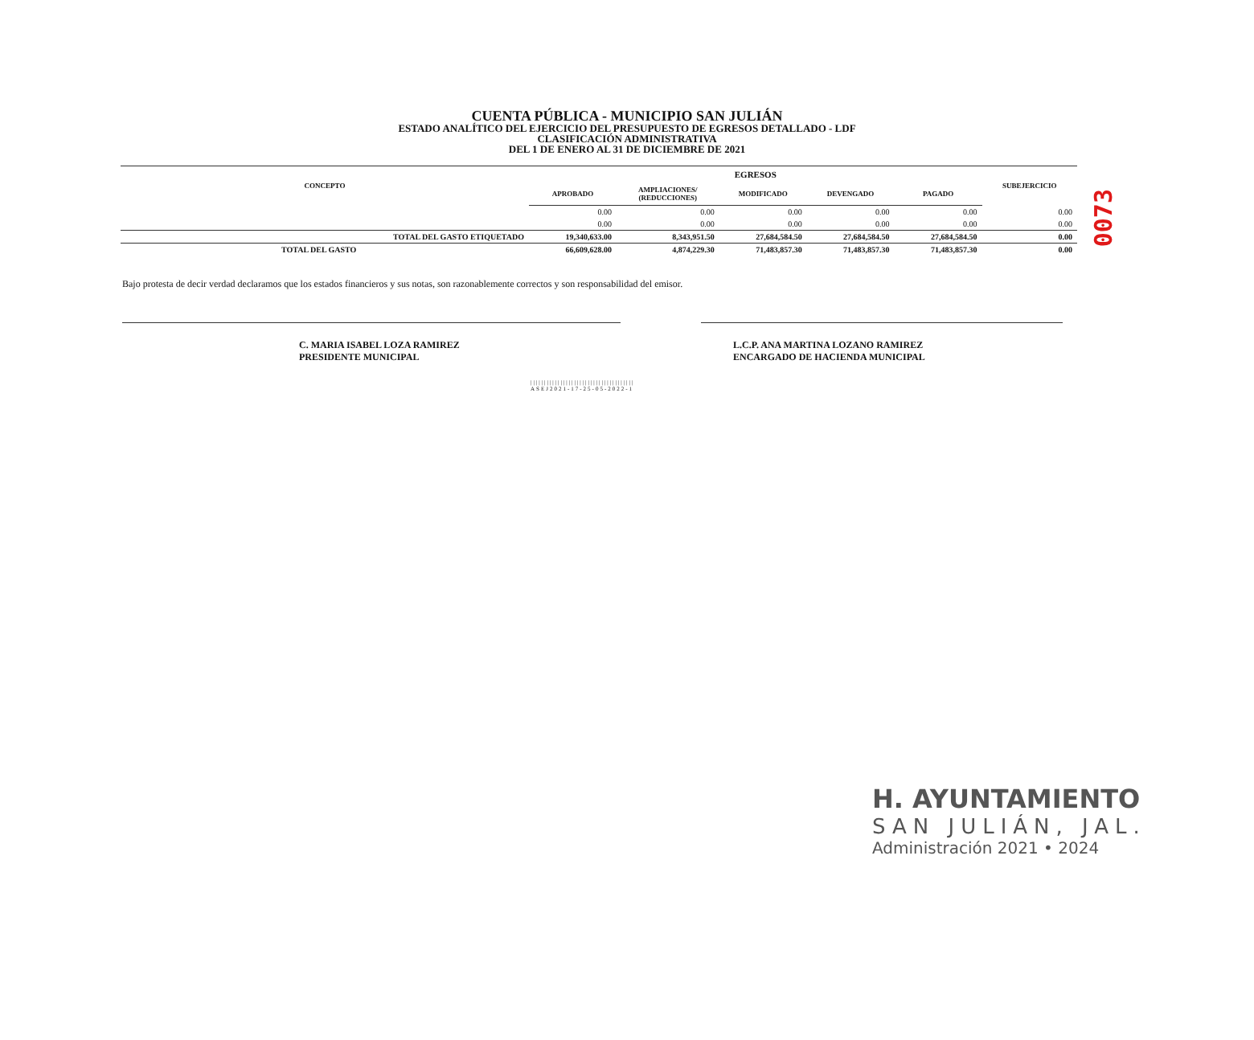0073
CUENTA PÚBLICA - MUNICIPIO SAN JULIÁN
ESTADO ANALÍTICO DEL EJERCICIO DEL PRESUPUESTO DE EGRESOS DETALLADO - LDF
CLASIFICACIÓN ADMINISTRATIVA
DEL 1 DE ENERO AL 31 DE DICIEMBRE DE 2021
| CONCEPTO | EGRESOS | | | | | SUBEJERCICIO |
| --- | --- | --- | --- | --- | --- | --- |
| | APROBADO | AMPLIACIONES/ (REDUCCIONES) | MODIFICADO | DEVENGADO | PAGADO | |
| | 0.00 | 0.00 | 0.00 | 0.00 | 0.00 | 0.00 |
| | 0.00 | 0.00 | 0.00 | 0.00 | 0.00 | 0.00 |
| TOTAL DEL GASTO ETIQUETADO | 19,340,633.00 | 8,343,951.50 | 27,684,584.50 | 27,684,584.50 | 27,684,584.50 | 0.00 |
| TOTAL DEL GASTO | 66,609,628.00 | 4,874,229.30 | 71,483,857.30 | 71,483,857.30 | 71,483,857.30 | 0.00 |
Bajo protesta de decir verdad declaramos que los estados financieros y sus notas, son razonablemente correctos y son responsabilidad del emisor.
C. MARIA ISABEL LOZA RAMIREZ
PRESIDENTE MUNICIPAL
L.C.P. ANA MARTINA LOZANO RAMIREZ
ENCARGADO DE HACIENDA MUNICIPAL
||||||||||||||||||||||||||||||||||||||
ASEJ2021-17-25-05-2022-1
H. AYUNTAMIENTO
SAN JULIÁN, JAL.
Administración 2021 • 2024